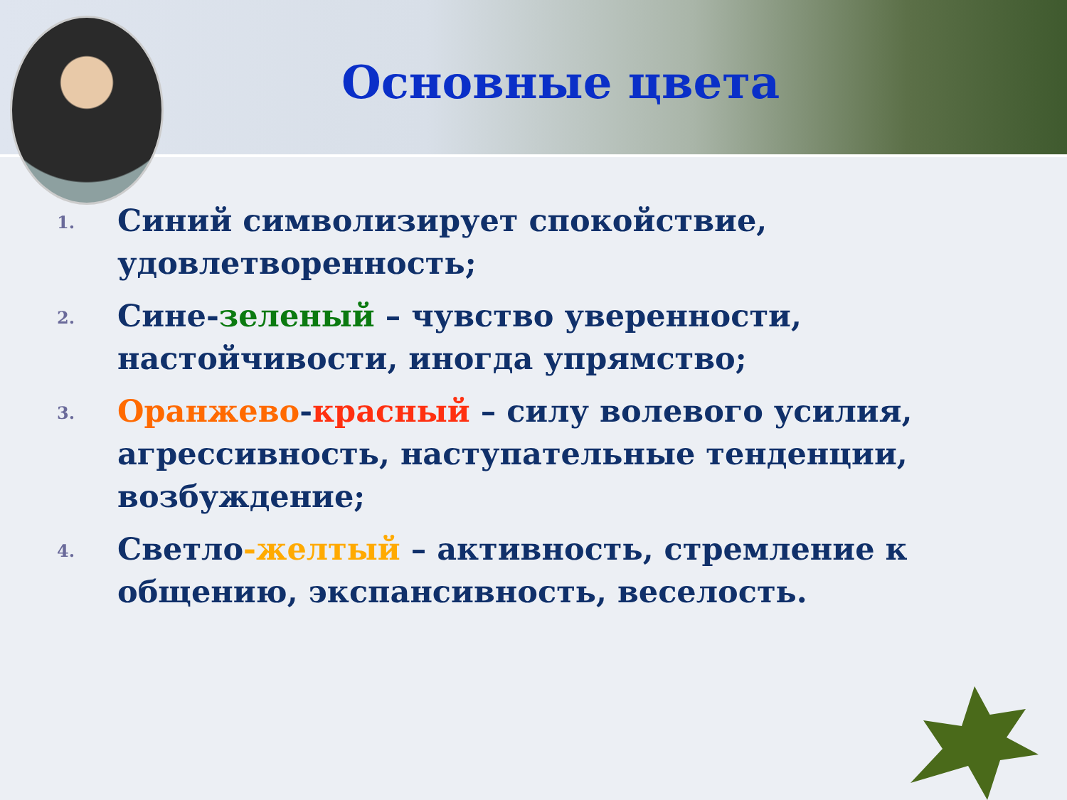Основные цвета
1. Синий символизирует спокойствие, удовлетворенность;
2. Сине-зеленый – чувство уверенности, настойчивости, иногда упрямство;
3. Оранжево-красный – силу волевого усилия, агрессивность, наступательные тенденции, возбуждение;
4. Светло-желтый – активность, стремление к общению, экспансивность, веселость.